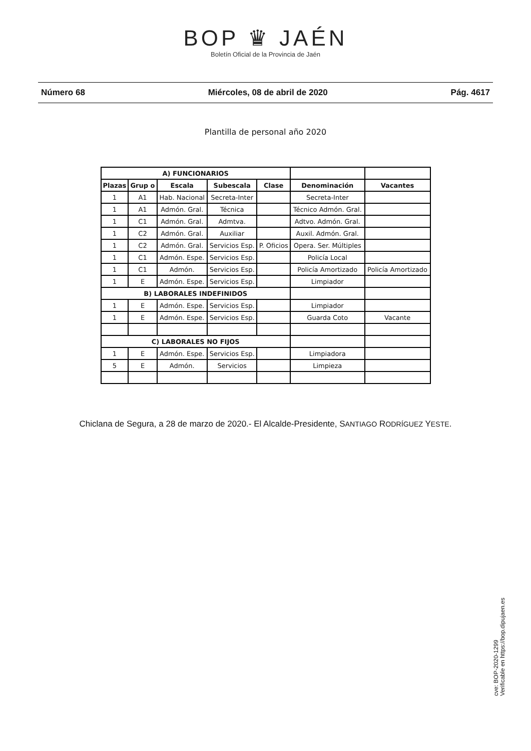BOP ♛ JAÉN
Boletín Oficial de la Provincia de Jaén
Número 68 Miércoles, 08 de abril de 2020 Pág. 4617
Plantilla de personal año 2020
| A) FUNCIONARIOS | | | | | | |
| Plazas | Grup o | Escala | Subescala | Clase | Denominación | Vacantes |
| 1 | A1 | Hab. Nacional | Secreta-Inter | | Secreta-Inter | |
| 1 | A1 | Admón. Gral. | Técnica | | Técnico Admón. Gral. | |
| 1 | C1 | Admón. Gral. | Admtva. | | Adtvo. Admón. Gral. | |
| 1 | C2 | Admón. Gral. | Auxiliar | | Auxil. Admón. Gral. | |
| 1 | C2 | Admón. Gral. | Servicios Esp. | P. Oficios | Opera. Ser. Múltiples | |
| 1 | C1 | Admón. Espe. | Servicios Esp. | | Policía Local | |
| 1 | C1 | Admón. | Servicios Esp. | | Policía Amortizado | Policía Amortizado |
| 1 | E | Admón. Espe. | Servicios Esp. | | Limpiador | |
| B) LABORALES INDEFINIDOS | | | | | | |
| 1 | E | Admón. Espe. | Servicios Esp. | | Limpiador | |
| 1 | E | Admón. Espe. | Servicios Esp. | | Guarda Coto | Vacante |
| C) LABORALES NO FIJOS | | | | | | |
| 1 | E | Admón. Espe. | Servicios Esp. | | Limpiadora | |
| 5 | E | Admón. | Servicios | | Limpieza | |
Chiclana de Segura, a 28 de marzo de 2020.- El Alcalde-Presidente, SANTIAGO RODRÍGUEZ YESTE.
cve: BOP-2020-1299
Verificable en https://bop.dipujaen.es